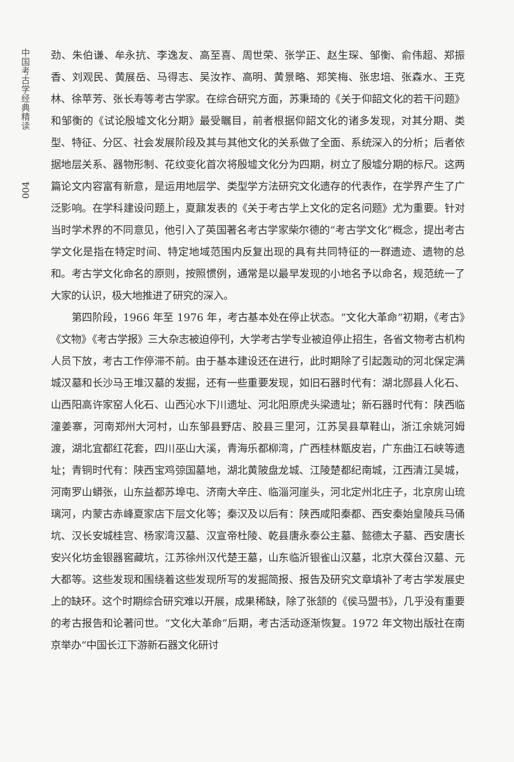中国考古学经典精读
004
劲、朱伯谦、牟永抗、李逸友、高至喜、周世荣、张学正、赵生琛、邹衡、俞伟超、郑振香、刘观民、黄展岳、马得志、吴汝祚、高明、黄景略、郑笑梅、张忠培、张森水、王克林、徐苹芳、张长寿等考古学家。在综合研究方面，苏秉琦的《关于仰韶文化的若干问题》和邹衡的《试论殷墟文化分期》最受瞩目，前者根据仰韶文化的诸多发现，对其分期、类型、特征、分区、社会发展阶段及其与其他文化的关系做了全面、系统深入的分析；后者依据地层关系、器物形制、花纹变化首次将殷墟文化分为四期，树立了殷墟分期的标尺。这两篇论文内容富有新意，是运用地层学、类型学方法研究文化遗存的代表作，在学界产生了广泛影响。在学科建设问题上，夏鼐发表的《关于考古学上文化的定名问题》尤为重要。针对当时学术界的不同意见，他引入了英国著名考古学家柴尔德的“考古学文化”概念，提出考古学文化是指在特定时间、特定地域范围内反复出现的具有共同特征的一群遗迹、遗物的总和。考古学文化命名的原则，按照惯例，通常是以最早发现的小地名予以命名，规范统一了大家的认识，极大地推进了研究的深入。
第四阶段，1966 年至 1976 年，考古基本处在停止状态。“文化大革命”初期，《考古》《文物》《考古学报》三大杂志被迫停刊，大学考古学专业被迫停止招生，各省文物考古机构人员下放，考古工作停滞不前。由于基本建设还在进行，此时期除了引起轰动的河北保定满城汉墓和长沙马王堆汉墓的发掘，还有一些重要发现，如旧石器时代有：湖北郧县人化石、山西阳高许家窑人化石、山西沁水下川遗址、河北阳原虎头梁遗址；新石器时代有：陕西临潼姜寨，河南郑州大河村，山东邹县野店、胶县三里河，江苏吴县草鞋山，浙江余姚河姆渡，湖北宜都红花套，四川巫山大溪，青海乐都柳湾，广西桂林甑皮岩，广东曲江石峡等遗址；青铜时代有：陕西宝鸡弶国墓地，湖北黄陂盘龙城、江陵楚都纪南城，江西清江吴城，河南罗山蟒张，山东益都苏埠屯、济南大辛庄、临淄河崖头，河北定州北庄子，北京房山琉璃河，内蒙古赤峰夏家店下层文化等；秦汉及以后有：陕西咸阳秦都、西安秦始皇陵兵马俑坑、汉长安城桂宫、杨家湾汉墓、汉宣帝杜陵、乾县唐永泰公主墓、懿德太子墓、西安唐长安兴化坊金银器窖藏坑，江苏徐州汉代楚王墓，山东临沂银雀山汉墓，北京大葆台汉墓、元大都等。这些发现和围绕着这些发现所写的发掘简报、报告及研究文章填补了考古学发展史上的缺环。这个时期综合研究难以开展，成果稀缺，除了张颔的《侯马盟书》，几乎没有重要的考古报告和论著问世。“文化大革命”后期，考古活动逐渐恢复。1972 年文物出版社在南京举办“中国长江下游新石器文化研讨